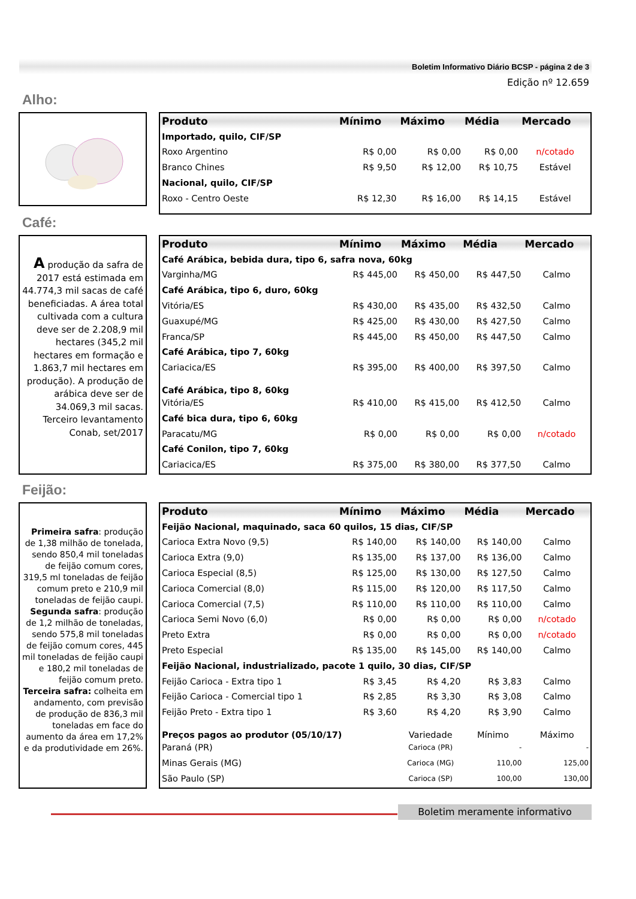Boletim Informativo Diário BCSP - página 2 de 3
Edição nº 12.659
Alho:
| Produto | Mínimo | Máximo | Média | Mercado |
| --- | --- | --- | --- | --- |
| Importado, quilo, CIF/SP | | | | |
| Roxo Argentino | R$ 0,00 | R$ 0,00 | R$ 0,00 | n/cotado |
| Branco Chines | R$ 9,50 | R$ 12,00 | R$ 10,75 | Estável |
| Nacional, quilo, CIF/SP | | | | |
| Roxo - Centro Oeste | R$ 12,30 | R$ 16,00 | R$ 14,15 | Estável |
Café:
A produção da safra de 2017 está estimada em 44.774,3 mil sacas de café beneficiadas. A área total cultivada com a cultura deve ser de 2.208,9 mil hectares (345,2 mil hectares em formação e 1.863,7 mil hectares em produção). A produção de arábica deve ser de 34.069,3 mil sacas. Terceiro levantamento Conab, set/2017
| Produto | Mínimo | Máximo | Média | Mercado |
| --- | --- | --- | --- | --- |
| Café Arábica, bebida dura, tipo 6, safra nova, 60kg | | | | |
| Varginha/MG | R$ 445,00 | R$ 450,00 | R$ 447,50 | Calmo |
| Café Arábica, tipo 6, duro, 60kg | | | | |
| Vitória/ES | R$ 430,00 | R$ 435,00 | R$ 432,50 | Calmo |
| Guaxupé/MG | R$ 425,00 | R$ 430,00 | R$ 427,50 | Calmo |
| Franca/SP | R$ 445,00 | R$ 450,00 | R$ 447,50 | Calmo |
| Café Arábica, tipo 7, 60kg | | | | |
| Cariacica/ES | R$ 395,00 | R$ 400,00 | R$ 397,50 | Calmo |
| Café Arábica, tipo 8, 60kg | | | | |
| Vitória/ES | R$ 410,00 | R$ 415,00 | R$ 412,50 | Calmo |
| Café bica dura, tipo 6, 60kg | | | | |
| Paracatu/MG | R$ 0,00 | R$ 0,00 | R$ 0,00 | n/cotado |
| Café Conilon, tipo 7, 60kg | | | | |
| Cariacica/ES | R$ 375,00 | R$ 380,00 | R$ 377,50 | Calmo |
Feijão:
Primeira safra: produção de 1,38 milhão de tonelada, sendo 850,4 mil toneladas de feijão comum cores, 319,5 ml toneladas de feijão comum preto e 210,9 mil toneladas de feijão caupi. Segunda safra: produção de 1,2 milhão de toneladas, sendo 575,8 mil toneladas de feijão comum cores, 445 mil toneladas de feijão caupi e 180,2 mil toneladas de feijão comum preto. Terceira safra: colheita em andamento, com previsão de produção de 836,3 mil toneladas em face do aumento da área em 17,2% e da produtividade em 26%.
| Produto | Mínimo | Máximo | Média | Mercado |
| --- | --- | --- | --- | --- |
| Feijão Nacional, maquinado, saca 60 quilos, 15 dias, CIF/SP | | | | |
| Carioca Extra Novo (9,5) | R$ 140,00 | R$ 140,00 | R$ 140,00 | Calmo |
| Carioca Extra (9,0) | R$ 135,00 | R$ 137,00 | R$ 136,00 | Calmo |
| Carioca Especial (8,5) | R$ 125,00 | R$ 130,00 | R$ 127,50 | Calmo |
| Carioca Comercial (8,0) | R$ 115,00 | R$ 120,00 | R$ 117,50 | Calmo |
| Carioca Comercial (7,5) | R$ 110,00 | R$ 110,00 | R$ 110,00 | Calmo |
| Carioca Semi Novo (6,0) | R$ 0,00 | R$ 0,00 | R$ 0,00 | n/cotado |
| Preto Extra | R$ 0,00 | R$ 0,00 | R$ 0,00 | n/cotado |
| Preto Especial | R$ 135,00 | R$ 145,00 | R$ 140,00 | Calmo |
| Feijão Nacional, industrializado, pacote 1 quilo, 30 dias, CIF/SP | | | | |
| Feijão Carioca - Extra tipo 1 | R$ 3,45 | R$ 4,20 | R$ 3,83 | Calmo |
| Feijão Carioca - Comercial tipo 1 | R$ 2,85 | R$ 3,30 | R$ 3,08 | Calmo |
| Feijão Preto - Extra tipo 1 | R$ 3,60 | R$ 4,20 | R$ 3,90 | Calmo |
| Preços pagos ao produtor (05/10/17) | | Variedade | Mínimo | Máximo |
| Paraná (PR) | | Carioca (PR) | - | - |
| Minas Gerais (MG) | | Carioca (MG) | 110,00 | 125,00 |
| São Paulo (SP) | | Carioca (SP) | 100,00 | 130,00 |
Boletim meramente informativo